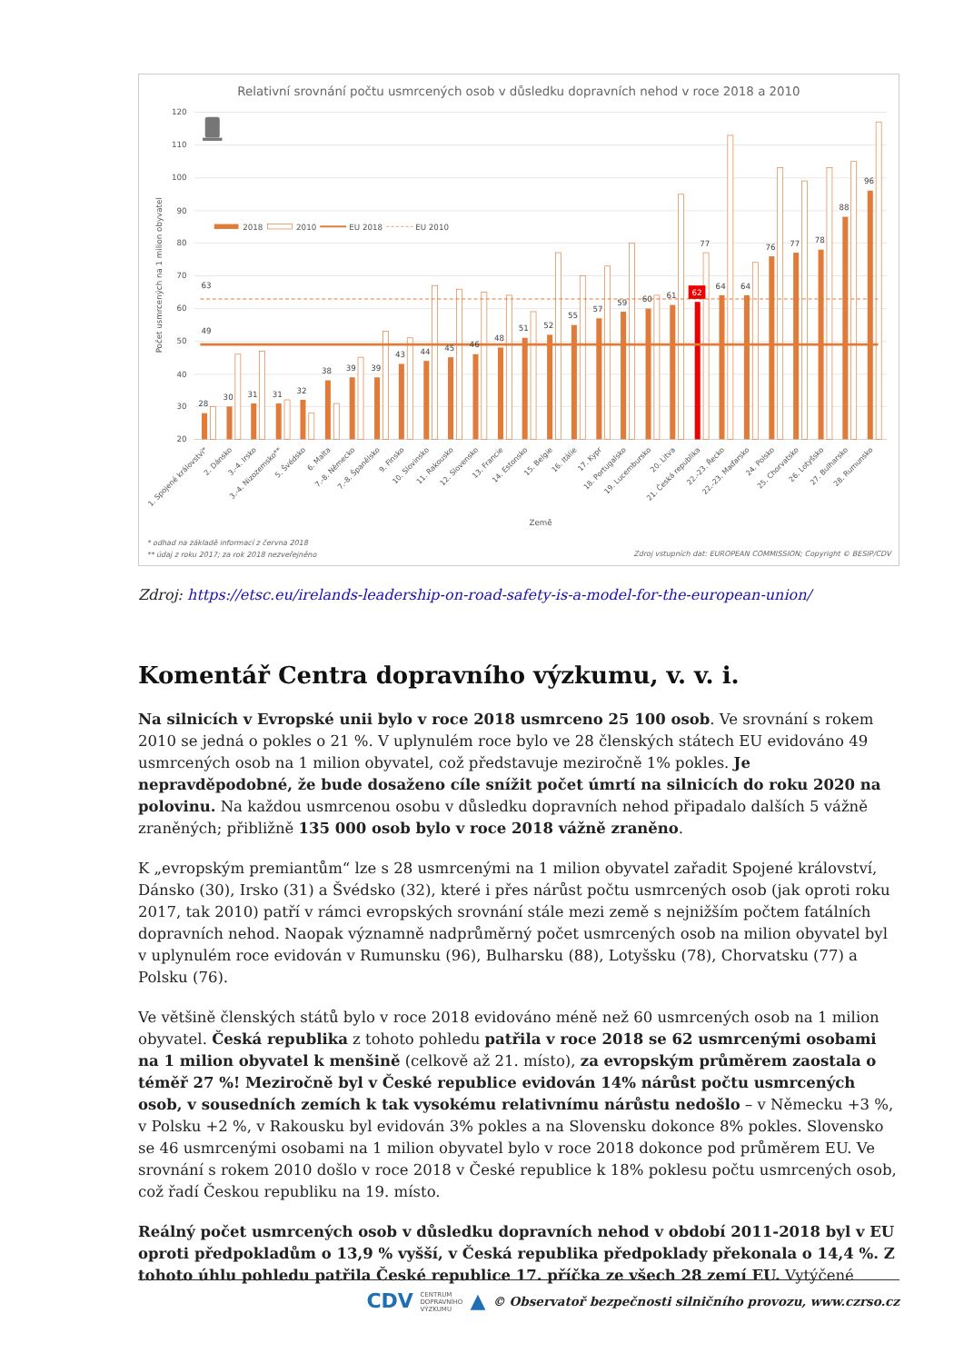Relativní srovnání počtu usmrcených osob v důsledku dopravních nehod v roce 2018 a 2010
120
110
100
90
80
70
60
50
40
30
20
Počet usmrcených na 1 milion obyvatel
2018
2010
EU 2018
EU 2010
63
49
28
30
31
31
32
38
39
39
43
44
45
46
48
51
52
55
57
59
60
61
62
64
64
76
77
78
88
96
77
1. Spojené království*
2. Dánsko
3.-4. Irsko
3.-4. Nizozemsko**
5. Švédsko
6. Malta
7.-8. Německo
7.-8. Španělsko
9. Finsko
10. Slovinsko
11. Rakousko
12. Slovensko
13. Francie
14. Estonsko
15. Belgie
16. Itálie
17. Kypr
18. Portugalsko
19. Lucembursko
20. Litva
21. Česká republika
22.-23. Řecko
22.-23. Maďarsko
24. Polsko
25. Chorvatsko
26. Lotyšsko
27. Bulharsko
28. Rumunsko
Země
* odhad na základě informací z června 2018
** údaj z roku 2017; za rok 2018 nezveřejněno
Zdroj vstupních dat: EUROPEAN COMMISSION; Copyright © BESIP/CDV
Zdroj: https://etsc.eu/irelands-leadership-on-road-safety-is-a-model-for-the-european-union/
Komentář Centra dopravního výzkumu, v. v. i.
Na silnicích v Evropské unii bylo v roce 2018 usmrceno 25 100 osob. Ve srovnání s rokem 2010 se jedná o pokles o 21 %. V uplynulém roce bylo ve 28 členských státech EU evidováno 49 usmrcených osob na 1 milion obyvatel, což představuje meziročně 1% pokles. Je nepravděpodobné, že bude dosaženo cíle snížit počet úmrtí na silnicích do roku 2020 na polovinu. Na každou usmrcenou osobu v důsledku dopravních nehod připadalo dalších 5 vážně zraněných; přibližně 135 000 osob bylo v roce 2018 vážně zraněno.
K „evropským premiantům“ lze s 28 usmrcenými na 1 milion obyvatel zařadit Spojené království, Dánsko (30), Irsko (31) a Švédsko (32), které i přes nárůst počtu usmrcených osob (jak oproti roku 2017, tak 2010) patří v rámci evropských srovnání stále mezi země s nejnižším počtem fatálních dopravních nehod. Naopak významně nadprůměrný počet usmrcených osob na milion obyvatel byl v uplynulém roce evidován v Rumunsku (96), Bulharsku (88), Lotyšsku (78), Chorvatsku (77) a Polsku (76).
Ve většině členských států bylo v roce 2018 evidováno méně než 60 usmrcených osob na 1 milion obyvatel. Česká republika z tohoto pohledu patřila v roce 2018 se 62 usmrcenými osobami na 1 milion obyvatel k menšině (celkově až 21. místo), za evropským průměrem zaostala o téměř 27 %! Meziročně byl v České republice evidován 14% nárůst počtu usmrcených osob, v sousedních zemích k tak vysokému relativnímu nárůstu nedošlo – v Německu +3 %, v Polsku +2 %, v Rakousku byl evidován 3% pokles a na Slovensku dokonce 8% pokles. Slovensko se 46 usmrcenými osobami na 1 milion obyvatel bylo v roce 2018 dokonce pod průměrem EU. Ve srovnání s rokem 2010 došlo v roce 2018 v České republice k 18% poklesu počtu usmrcených osob, což řadí Českou republiku na 19. místo.
Reálný počet usmrcených osob v důsledku dopravních nehod v období 2011-2018 byl v EU oproti předpokladům o 13,9 % vyšší, v Česká republika předpoklady překonala o 14,4 %. Z tohoto úhlu pohledu patřila České republice 17. příčka ze všech 28 zemí EU. Vytýčené
CDV CENTRUM
DOPRAVNÍHO
VÝZKUMU ▲ © Observatoř bezpečnosti silničního provozu, www.czrso.cz